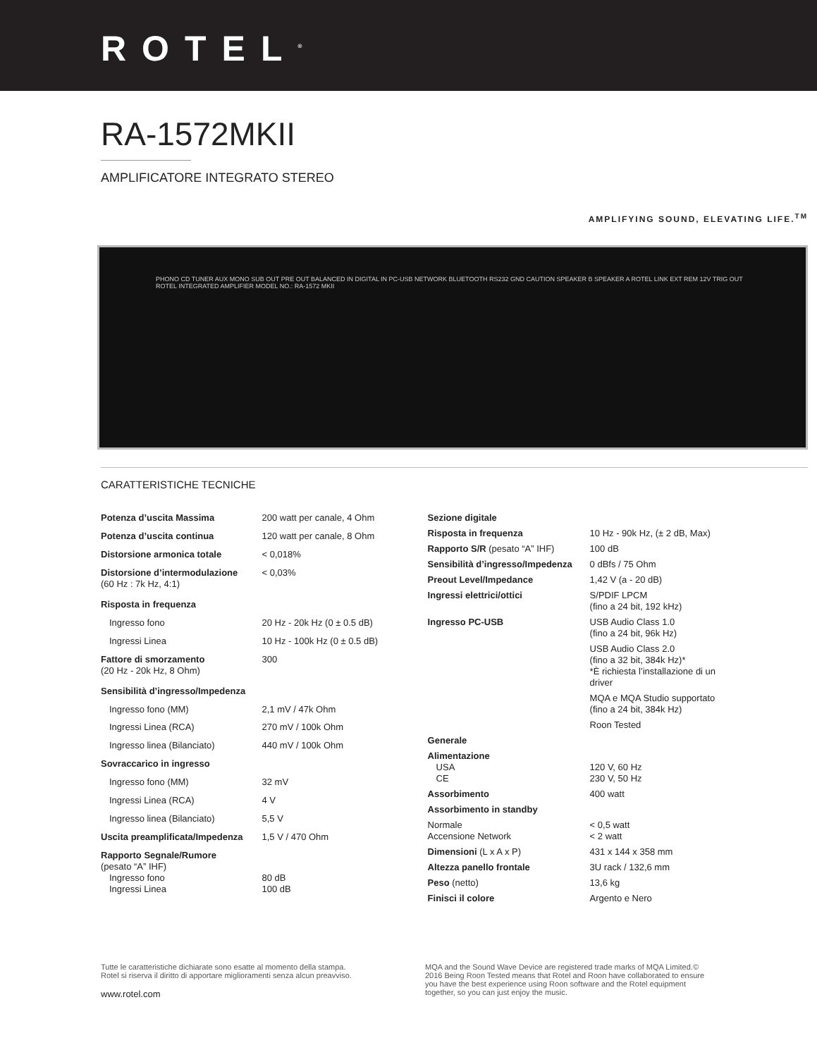ROTEL<sup>®</sup>
RA-1572MKII
AMPLIFICATORE INTEGRATO STEREO
AMPLIFYING SOUND, ELEVATING LIFE.<sup>TM</sup>
PHONO CD TUNER AUX MONO SUB OUT PRE OUT BALANCED IN DIGITAL IN PC-USB NETWORK BLUETOOTH RS232 GND CAUTION SPEAKER B SPEAKER A ROTEL LINK EXT REM 12V TRIG OUT ROTEL INTEGRATED AMPLIFIER MODEL NO.: RA-1572 MKII
CARATTERISTICHE TECNICHE
| Potenza d’uscita Massima | 200 watt per canale, 4 Ohm |
| Potenza d’uscita continua | 120 watt per canale, 8 Ohm |
| Distorsione armonica totale | < 0,018% |
| Distorsione d’intermodulazione (60 Hz : 7k Hz, 4:1) | < 0,03% |
| Risposta in frequenza | |
| Ingresso fono | 20 Hz - 20k Hz (0 ± 0.5 dB) |
| Ingressi Linea | 10 Hz - 100k Hz (0 ± 0.5 dB) |
| Fattore di smorzamento (20 Hz - 20k Hz, 8 Ohm) | 300 |
| Sensibilità d’ingresso/Impedenza | |
| Ingresso fono (MM) | 2,1 mV / 47k Ohm |
| Ingressi Linea (RCA) | 270 mV / 100k Ohm |
| Ingresso linea (Bilanciato) | 440 mV / 100k Ohm |
| Sovraccarico in ingresso | |
| Ingresso fono (MM) | 32 mV |
| Ingressi Linea (RCA) | 4 V |
| Ingresso linea (Bilanciato) | 5,5 V |
| Uscita preamplificata/Impedenza | 1,5 V / 470 Ohm |
| Rapporto Segnale/Rumore (pesato “A” IHF) Ingresso fono Ingressi Linea | 80 dB 100 dB |
| Sezione digitale | |
| Risposta in frequenza | 10 Hz - 90k Hz, (± 2 dB, Max) |
| Rapporto S/R (pesato “A” IHF) | 100 dB |
| Sensibilità d’ingresso/Impedenza | 0 dBfs / 75 Ohm |
| Preout Level/Impedance | 1,42 V (a - 20 dB) |
| Ingressi elettrici/ottici | S/PDIF LPCM (fino a 24 bit, 192 kHz) |
| Ingresso PC-USB | USB Audio Class 1.0 (fino a 24 bit, 96k Hz) |
| | USB Audio Class 2.0 (fino a 32 bit, 384k Hz)* *È richiesta l’installazione di un driver |
| | MQA e MQA Studio supportato (fino a 24 bit, 384k Hz) |
| | Roon Tested |
| Generale | |
| Alimentazione USA CE | 120 V, 60 Hz 230 V, 50 Hz |
| Assorbimento | 400 watt |
| Assorbimento in standby | |
| Normale Accensione Network | < 0,5 watt < 2 watt |
| Dimensioni (L x A x P) | 431 x 144 x 358 mm |
| Altezza panello frontale | 3U rack / 132,6 mm |
| Peso (netto) | 13,6 kg |
| Finisci il colore | Argento e Nero |
Tutte le caratteristiche dichiarate sono esatte al momento della stampa.
Rotel si riserva il diritto di apportare miglioramenti senza alcun preavviso.
www.rotel.com
MQA and the Sound Wave Device are registered trade marks of MQA Limited.© 2016 Being Roon Tested means that Rotel and Roon have collaborated to ensure you have the best experience using Roon software and the Rotel equipment together, so you can just enjoy the music.